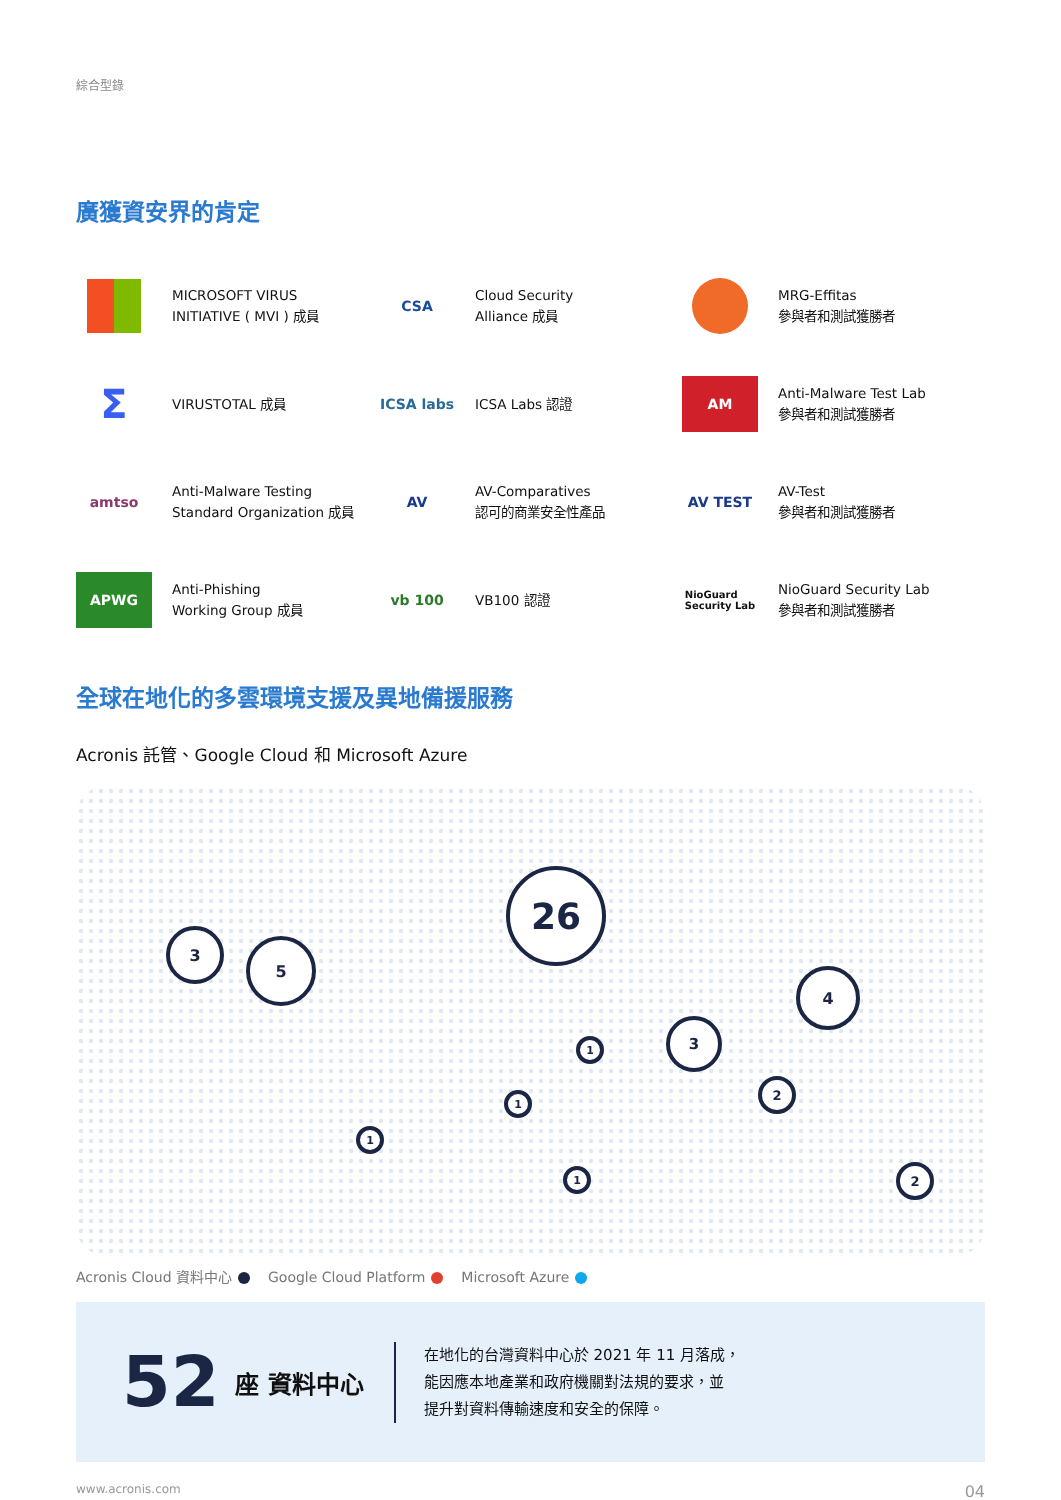綜合型錄
廣獲資安界的肯定
MICROSOFT VIRUS
INITIATIVE ( MVI ) 成員
CSA
Cloud Security
Alliance 成員
MRG-Effitas
參與者和測試獲勝者
Σ
VIRUSTOTAL 成員
ICSA labs
ICSA Labs 認證
AM
Anti-Malware Test Lab
參與者和測試獲勝者
amtso
Anti-Malware Testing
Standard Organization 成員
AV
AV-Comparatives
認可的商業安全性產品
AV TEST
AV-Test
參與者和測試獲勝者
APWG
Anti-Phishing
Working Group 成員
vb 100
VB100 認證
NioGuard
Security Lab
NioGuard Security Lab
參與者和測試獲勝者
全球在地化的多雲環境支援及異地備援服務
Acronis 託管、Google Cloud 和 Microsoft Azure
3
5
26
3
4
1
1
1
1
2
2
Acronis Cloud 資料中心 Google Cloud Platform Microsoft Azure
52 座 資料中心
在地化的台灣資料中心於 2021 年 11 月落成，
能因應本地產業和政府機關對法規的要求，並
提升對資料傳輸速度和安全的保障。
www.acronis.com 04